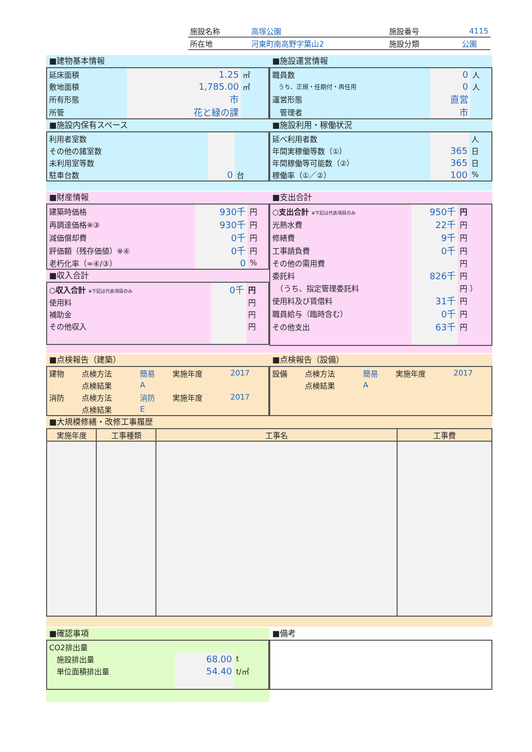| 施設名称 | 高塚公園 | 施設番号 | 4115 |
| 所在地 | 河東町南高野字葉山2 | 施設分類 | 公園 |
■建物基本情報
| 延床面積 | 1.25 | ㎡ |
| 敷地面積 | 1,785.00 | ㎡ |
| 所有形態 | 市 | |
| 所管 | 花と緑の課 | |
■施設内保有スペース
| 利用者室数 | | |
| その他の諸室数 | | |
| 未利用室等数 | | |
| 駐車台数 | 0 | 台 |
■施設運営情報
| 職員数 | 0 | 人 |
| うち、正規・任期付・再任用 | 0 | 人 |
| 運営形態 | 直営 | |
| 管理者 | 市 | |
■施設利用・稼働状況
| 延べ利用者数 | | 人 |
| 年間実稼働等数（①） | 365 | 日 |
| 年間稼働等可能数（②） | 365 | 日 |
| 稼働率（①／②） | 100 | % |
■財産情報
| 建築時価格 | 930千 | 円 |
| 再調達価格※③ | 930千 | 円 |
| 減価償却費 | 0千 | 円 |
| 評価額（残存価値）※④ | 0千 | 円 |
| 老朽化率（=④/③） | 0 | % |
■収入合計
| ○収入合計 ※下記は代表項目のみ | 0千 | 円 |
| 使用料 | | 円 |
| 補助金 | | 円 |
| その他収入 | | 円 |
■支出合計
| ○支出合計 ※下記は代表項目のみ | 950千 | 円 |
| 光熱水費 | 22千 | 円 |
| 修繕費 | 9千 | 円 |
| 工事請負費 | 0千 | 円 |
| その他の需用費 | | 円 |
| 委託料 | 826千 | 円 |
| （うち、指定管理委託料 | | 円 ） |
| 使用料及び賃借料 | 31千 | 円 |
| 職員給与（臨時含む） | 0千 | 円 |
| その他支出 | 63千 | 円 |
■点検報告（建築）
| 建物 | 点検方法 | 簡易 | 実施年度 | 2017 |
| | 点検結果 | A | | |
| 消防 | 点検方法 | 消防 | 実施年度 | 2017 |
| | 点検結果 | E | | |
■点検報告（設備）
| 設備 | 点検方法 | 簡易 | 実施年度 | 2017 |
| | 点検結果 | A | | |
■大規模修繕・改修工事履歴
| 実施年度 | 工事種類 | 工事名 | 工事費 |
| --- | --- | --- | --- |
■確認事項
| CO2排出量 | | |
| 施設排出量 | 68.00 | t |
| 単位面積排出量 | 54.40 | t/㎡ |
■備考